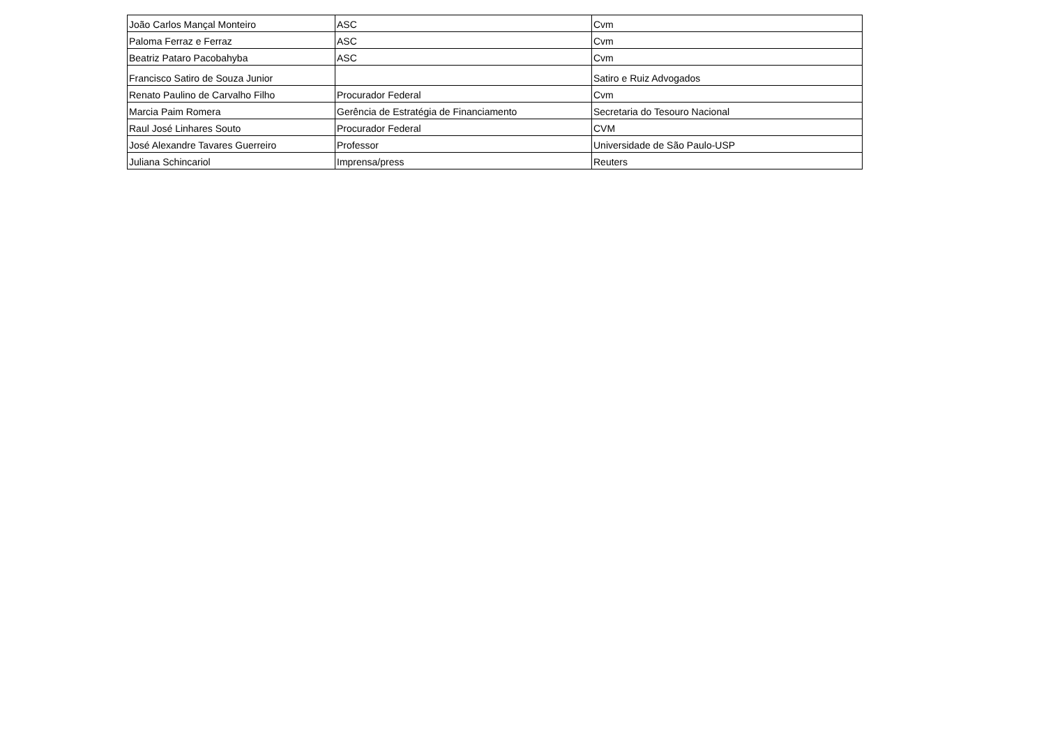| João Carlos Mançal Monteiro | ASC | Cvm |
| Paloma Ferraz e Ferraz | ASC | Cvm |
| Beatriz Pataro Pacobahyba | ASC | Cvm |
| Francisco Satiro de Souza Junior | | Satiro e Ruiz Advogados |
| Renato Paulino de Carvalho Filho | Procurador Federal | Cvm |
| Marcia Paim Romera | Gerência de Estratégia de Financiamento | Secretaria do Tesouro Nacional |
| Raul José Linhares Souto | Procurador Federal | CVM |
| José Alexandre Tavares Guerreiro | Professor | Universidade de São Paulo-USP |
| Juliana Schincariol | Imprensa/press | Reuters |